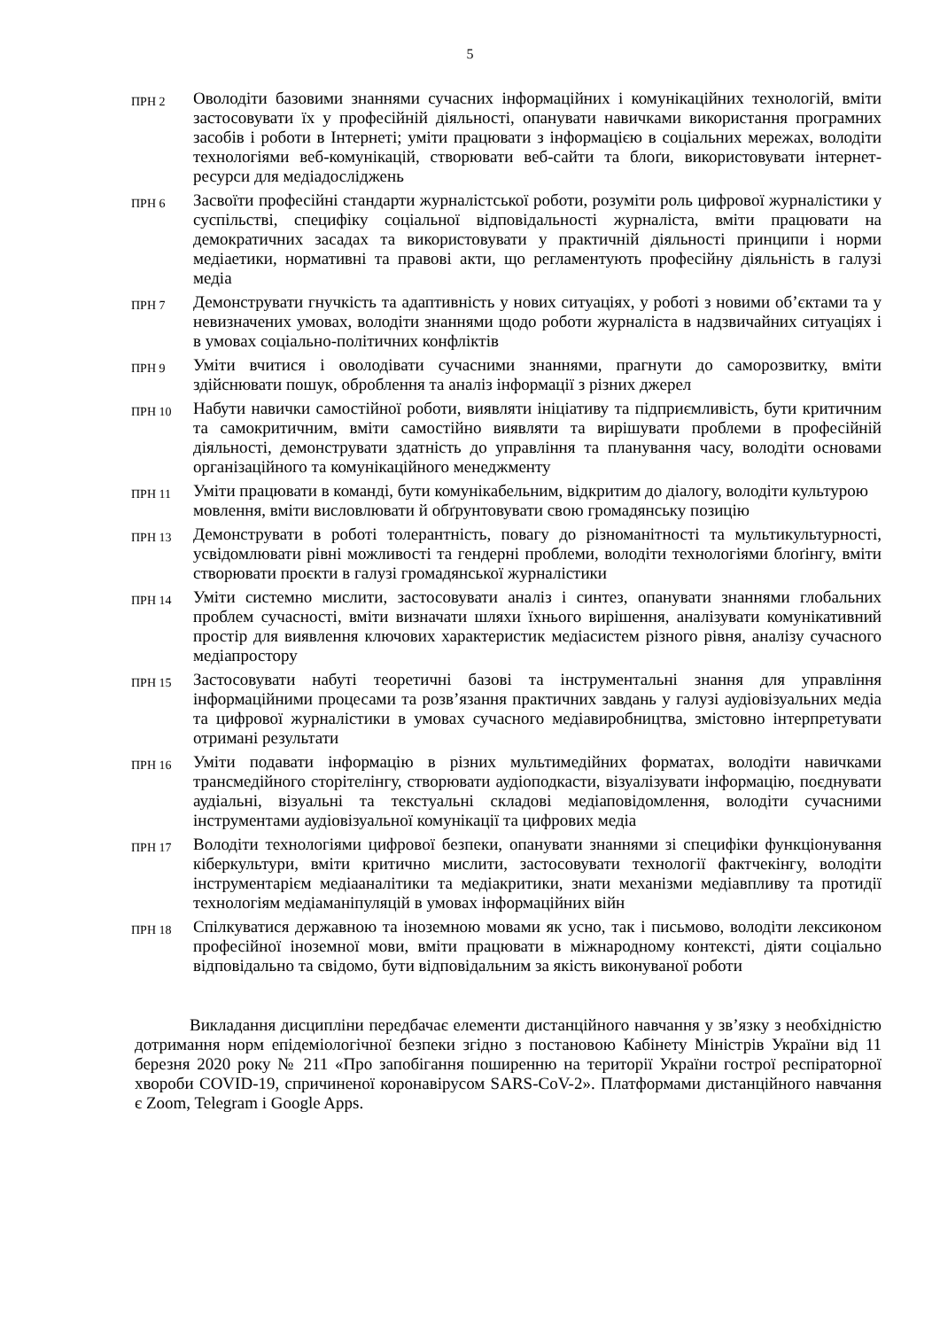5
| ПРН 2 | Оволодіти базовими знаннями сучасних інформаційних і комунікаційних технологій, вміти застосовувати їх у професійній діяльності, опанувати навичками використання програмних засобів і роботи в Інтернеті; уміти працювати з інформацією в соціальних мережах, володіти технологіями веб-комунікацій, створювати веб-сайти та блоґи, використовувати інтернет-ресурси для медіадосліджень |
| ПРН 6 | Засвоїти професійні стандарти журналістської роботи, розуміти роль цифрової журналістики у суспільстві, специфіку соціальної відповідальності журналіста, вміти працювати на демократичних засадах та використовувати у практичній діяльності принципи і норми медіаетики, нормативні та правові акти, що регламентують професійну діяльність в галузі медіа |
| ПРН 7 | Демонструвати гнучкість та адаптивність у нових ситуаціях, у роботі з новими об’єктами та у невизначених умовах, володіти знаннями щодо роботи журналіста в надзвичайних ситуаціях і в умовах соціально-політичних конфліктів |
| ПРН 9 | Уміти вчитися і оволодівати сучасними знаннями, прагнути до саморозвитку, вміти здійснювати пошук, оброблення та аналіз інформації з різних джерел |
| ПРН 10 | Набути навички самостійної роботи, виявляти ініціативу та підприємливість, бути критичним та самокритичним, вміти самостійно виявляти та вирішувати проблеми в професійній діяльності, демонструвати здатність до управління та планування часу, володіти основами організаційного та комунікаційного менеджменту |
| ПРН 11 | Уміти працювати в команді, бути комунікабельним, відкритим до діалогу, володіти культурою мовлення, вміти висловлювати й обґрунтовувати свою громадянську позицію |
| ПРН 13 | Демонструвати в роботі толерантність, повагу до різноманітності та мультикультурності, усвідомлювати рівні можливості та гендерні проблеми, володіти технологіями блоґінгу, вміти створювати проєкти в галузі громадянської журналістики |
| ПРН 14 | Уміти системно мислити, застосовувати аналіз і синтез, опанувати знаннями глобальних проблем сучасності, вміти визначати шляхи їхнього вирішення, аналізувати комунікативний простір для виявлення ключових характеристик медіасистем різного рівня, аналізу сучасного медіапростору |
| ПРН 15 | Застосовувати набуті теоретичні базові та інструментальні знання для управління інформаційними процесами та розв’язання практичних завдань у галузі аудіовізуальних медіа та цифрової журналістики в умовах сучасного медіавиробництва, змістовно інтерпретувати отримані результати |
| ПРН 16 | Уміти подавати інформацію в різних мультимедійних форматах, володіти навичками трансмедійного сторітелінгу, створювати аудіоподкасти, візуалізувати інформацію, поєднувати аудіальні, візуальні та текстуальні складові медіаповідомлення, володіти сучасними інструментами аудіовізуальної комунікації та цифрових медіа |
| ПРН 17 | Володіти технологіями цифрової безпеки, опанувати знаннями зі специфіки функціонування кіберкультури, вміти критично мислити, застосовувати технології фактчекінгу, володіти інструментарієм медіааналітики та медіакритики, знати механізми медіавпливу та протидії технологіям медіаманіпуляцій в умовах інформаційних війн |
| ПРН 18 | Спілкуватися державною та іноземною мовами як усно, так і письмово, володіти лексиконом професійної іноземної мови, вміти працювати в міжнародному контексті, діяти соціально відповідально та свідомо, бути відповідальним за якість виконуваної роботи |
Викладання дисципліни передбачає елементи дистанційного навчання у зв’язку з необхідністю дотримання норм епідеміологічної безпеки згідно з постановою Кабінету Міністрів України від 11 березня 2020 року № 211 «Про запобігання поширенню на території України гострої респіраторної хвороби COVID-19, спричиненої коронавірусом SARS-CoV-2». Платформами дистанційного навчання є Zoom, Telegram і Google Apps.